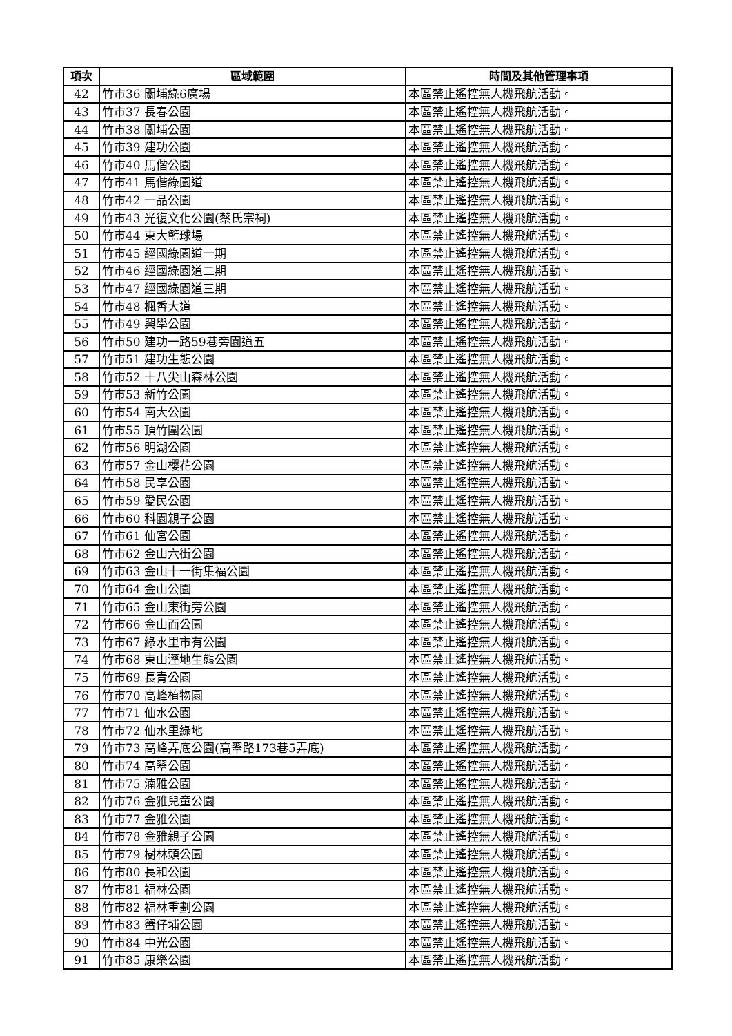| 項次 | 區域範圍 | 時間及其他管理事項 |
| --- | --- | --- |
| 42 | 竹市36 關埔綠6廣場 | 本區禁止遙控無人機飛航活動。 |
| 43 | 竹市37 長春公園 | 本區禁止遙控無人機飛航活動。 |
| 44 | 竹市38 關埔公園 | 本區禁止遙控無人機飛航活動。 |
| 45 | 竹市39 建功公園 | 本區禁止遙控無人機飛航活動。 |
| 46 | 竹市40 馬偕公園 | 本區禁止遙控無人機飛航活動。 |
| 47 | 竹市41 馬偕綠園道 | 本區禁止遙控無人機飛航活動。 |
| 48 | 竹市42 一品公園 | 本區禁止遙控無人機飛航活動。 |
| 49 | 竹市43 光復文化公園(蔡氏宗祠) | 本區禁止遙控無人機飛航活動。 |
| 50 | 竹市44 東大籃球場 | 本區禁止遙控無人機飛航活動。 |
| 51 | 竹市45 經國綠園道一期 | 本區禁止遙控無人機飛航活動。 |
| 52 | 竹市46 經國綠園道二期 | 本區禁止遙控無人機飛航活動。 |
| 53 | 竹市47 經國綠園道三期 | 本區禁止遙控無人機飛航活動。 |
| 54 | 竹市48 楓香大道 | 本區禁止遙控無人機飛航活動。 |
| 55 | 竹市49 興學公園 | 本區禁止遙控無人機飛航活動。 |
| 56 | 竹市50 建功一路59巷旁園道五 | 本區禁止遙控無人機飛航活動。 |
| 57 | 竹市51 建功生態公園 | 本區禁止遙控無人機飛航活動。 |
| 58 | 竹市52 十八尖山森林公園 | 本區禁止遙控無人機飛航活動。 |
| 59 | 竹市53 新竹公園 | 本區禁止遙控無人機飛航活動。 |
| 60 | 竹市54 南大公園 | 本區禁止遙控無人機飛航活動。 |
| 61 | 竹市55 頂竹圍公園 | 本區禁止遙控無人機飛航活動。 |
| 62 | 竹市56 明湖公園 | 本區禁止遙控無人機飛航活動。 |
| 63 | 竹市57 金山櫻花公園 | 本區禁止遙控無人機飛航活動。 |
| 64 | 竹市58 民享公園 | 本區禁止遙控無人機飛航活動。 |
| 65 | 竹市59 愛民公園 | 本區禁止遙控無人機飛航活動。 |
| 66 | 竹市60 科園親子公園 | 本區禁止遙控無人機飛航活動。 |
| 67 | 竹市61 仙宮公園 | 本區禁止遙控無人機飛航活動。 |
| 68 | 竹市62 金山六街公園 | 本區禁止遙控無人機飛航活動。 |
| 69 | 竹市63 金山十一街集福公園 | 本區禁止遙控無人機飛航活動。 |
| 70 | 竹市64 金山公園 | 本區禁止遙控無人機飛航活動。 |
| 71 | 竹市65 金山東街旁公園 | 本區禁止遙控無人機飛航活動。 |
| 72 | 竹市66 金山面公園 | 本區禁止遙控無人機飛航活動。 |
| 73 | 竹市67 綠水里市有公園 | 本區禁止遙控無人機飛航活動。 |
| 74 | 竹市68 東山溼地生態公園 | 本區禁止遙控無人機飛航活動。 |
| 75 | 竹市69 長青公園 | 本區禁止遙控無人機飛航活動。 |
| 76 | 竹市70 高峰植物園 | 本區禁止遙控無人機飛航活動。 |
| 77 | 竹市71 仙水公園 | 本區禁止遙控無人機飛航活動。 |
| 78 | 竹市72 仙水里綠地 | 本區禁止遙控無人機飛航活動。 |
| 79 | 竹市73 高峰弄底公園(高翠路173巷5弄底) | 本區禁止遙控無人機飛航活動。 |
| 80 | 竹市74 高翠公園 | 本區禁止遙控無人機飛航活動。 |
| 81 | 竹市75 湳雅公園 | 本區禁止遙控無人機飛航活動。 |
| 82 | 竹市76 金雅兒童公園 | 本區禁止遙控無人機飛航活動。 |
| 83 | 竹市77 金雅公園 | 本區禁止遙控無人機飛航活動。 |
| 84 | 竹市78 金雅親子公園 | 本區禁止遙控無人機飛航活動。 |
| 85 | 竹市79 樹林頭公園 | 本區禁止遙控無人機飛航活動。 |
| 86 | 竹市80 長和公園 | 本區禁止遙控無人機飛航活動。 |
| 87 | 竹市81 福林公園 | 本區禁止遙控無人機飛航活動。 |
| 88 | 竹市82 福林重劃公園 | 本區禁止遙控無人機飛航活動。 |
| 89 | 竹市83 蟹仔埔公園 | 本區禁止遙控無人機飛航活動。 |
| 90 | 竹市84 中光公園 | 本區禁止遙控無人機飛航活動。 |
| 91 | 竹市85 康樂公園 | 本區禁止遙控無人機飛航活動。 |